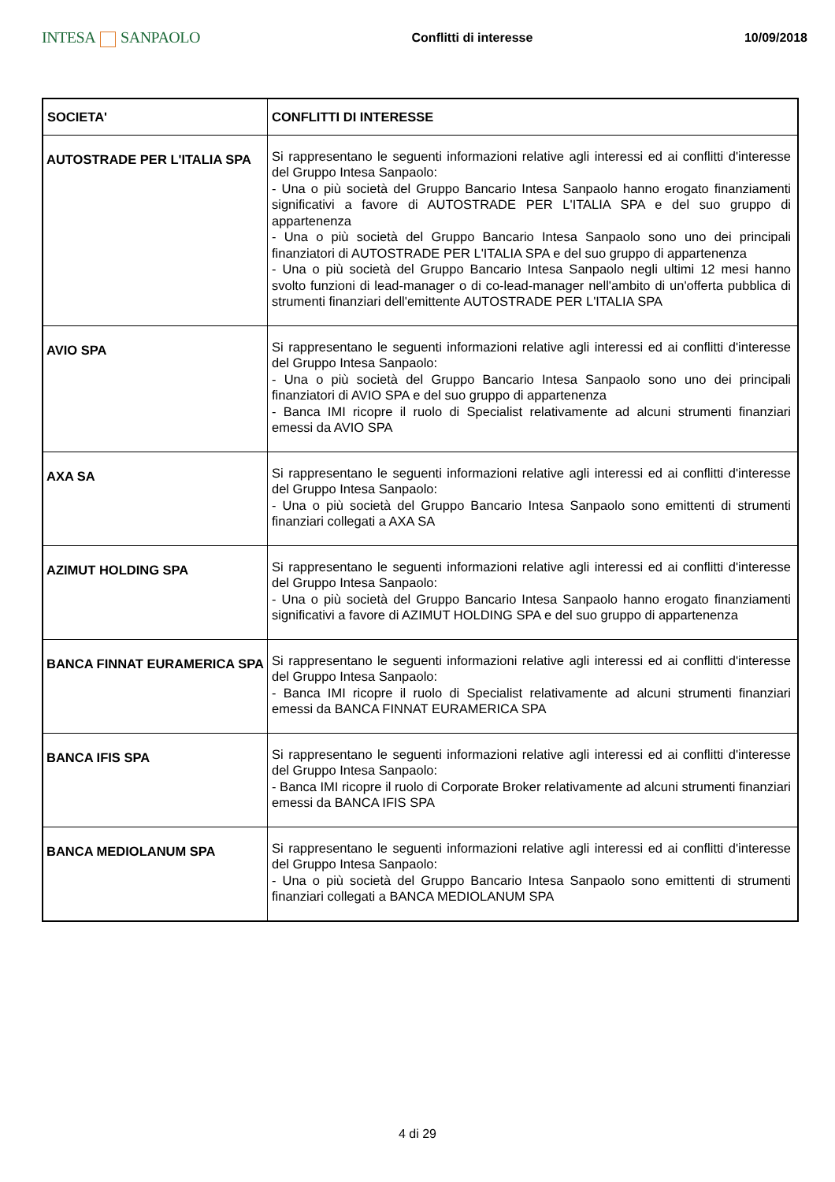INTESA SANPAOLO
Conflitti di interesse 10/09/2018
| SOCIETA' | CONFLITTI DI INTERESSE |
| --- | --- |
| AUTOSTRADE PER L'ITALIA SPA | Si rappresentano le seguenti informazioni relative agli interessi ed ai conflitti d'interesse del Gruppo Intesa Sanpaolo: - Una o più società del Gruppo Bancario Intesa Sanpaolo hanno erogato finanziamenti significativi a favore di AUTOSTRADE PER L'ITALIA SPA e del suo gruppo di appartenenza - Una o più società del Gruppo Bancario Intesa Sanpaolo sono uno dei principali finanziatori di AUTOSTRADE PER L'ITALIA SPA e del suo gruppo di appartenenza - Una o più società del Gruppo Bancario Intesa Sanpaolo negli ultimi 12 mesi hanno svolto funzioni di lead-manager o di co-lead-manager nell'ambito di un'offerta pubblica di strumenti finanziari dell'emittente AUTOSTRADE PER L'ITALIA SPA |
| AVIO SPA | Si rappresentano le seguenti informazioni relative agli interessi ed ai conflitti d'interesse del Gruppo Intesa Sanpaolo: - Una o più società del Gruppo Bancario Intesa Sanpaolo sono uno dei principali finanziatori di AVIO SPA e del suo gruppo di appartenenza - Banca IMI ricopre il ruolo di Specialist relativamente ad alcuni strumenti finanziari emessi da AVIO SPA |
| AXA SA | Si rappresentano le seguenti informazioni relative agli interessi ed ai conflitti d'interesse del Gruppo Intesa Sanpaolo: - Una o più società del Gruppo Bancario Intesa Sanpaolo sono emittenti di strumenti finanziari collegati a AXA SA |
| AZIMUT HOLDING SPA | Si rappresentano le seguenti informazioni relative agli interessi ed ai conflitti d'interesse del Gruppo Intesa Sanpaolo: - Una o più società del Gruppo Bancario Intesa Sanpaolo hanno erogato finanziamenti significativi a favore di AZIMUT HOLDING SPA e del suo gruppo di appartenenza |
| BANCA FINNAT EURAMERICA SPA | Si rappresentano le seguenti informazioni relative agli interessi ed ai conflitti d'interesse del Gruppo Intesa Sanpaolo: - Banca IMI ricopre il ruolo di Specialist relativamente ad alcuni strumenti finanziari emessi da BANCA FINNAT EURAMERICA SPA |
| BANCA IFIS SPA | Si rappresentano le seguenti informazioni relative agli interessi ed ai conflitti d'interesse del Gruppo Intesa Sanpaolo: - Banca IMI ricopre il ruolo di Corporate Broker relativamente ad alcuni strumenti finanziari emessi da BANCA IFIS SPA |
| BANCA MEDIOLANUM SPA | Si rappresentano le seguenti informazioni relative agli interessi ed ai conflitti d'interesse del Gruppo Intesa Sanpaolo: - Una o più società del Gruppo Bancario Intesa Sanpaolo sono emittenti di strumenti finanziari collegati a BANCA MEDIOLANUM SPA |
4 di 29